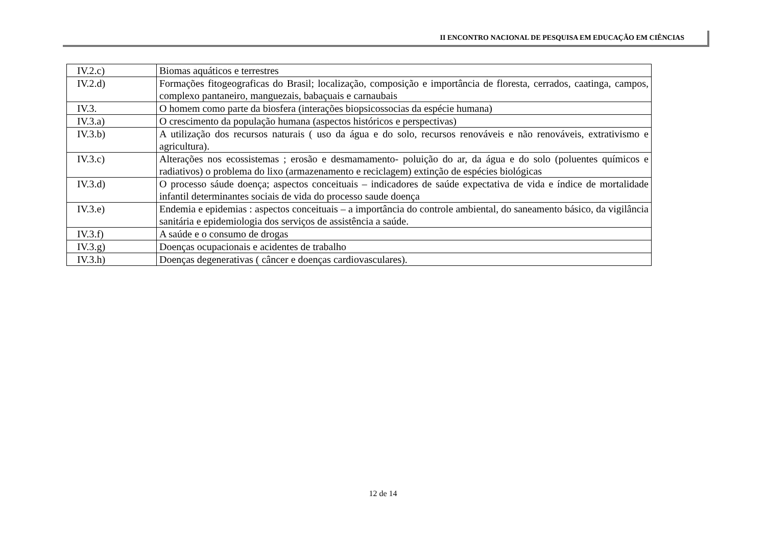II ENCONTRO NACIONAL DE PESQUISA EM EDUCAÇÃO EM CIÊNCIAS
| IV.2.c) | Biomas aquáticos e terrestres |
| IV.2.d) | Formações fitogeograficas do Brasil; localização, composição e importância de floresta, cerrados, caatinga, campos, complexo pantaneiro, manguezais, babaçuais e carnaubais |
| IV.3. | O homem como parte da biosfera (interações biopsicossocias da espécie humana) |
| IV.3.a) | O crescimento da população humana (aspectos históricos e perspectivas) |
| IV.3.b) | A utilização dos recursos naturais ( uso da água e do solo, recursos renováveis e não renováveis, extrativismo e agricultura). |
| IV.3.c) | Alterações nos ecossistemas ; erosão e desmamamento- poluição do ar, da água e do solo (poluentes químicos e radiativos) o problema do lixo (armazenamento e reciclagem) extinção de espécies biológicas |
| IV.3.d) | O processo sáude doença; aspectos conceituais – indicadores de saúde expectativa de vida e índice de mortalidade infantil determinantes sociais de vida do processo saude doença |
| IV.3.e) | Endemia e epidemias : aspectos conceituais – a importância do controle ambiental, do saneamento básico, da vigilância sanitária e epidemiologia dos serviços de assistência a saúde. |
| IV.3.f) | A saúde e o consumo de drogas |
| IV.3.g) | Doenças ocupacionais e acidentes de trabalho |
| IV.3.h) | Doenças degenerativas ( câncer e doenças cardiovasculares). |
12 de 14